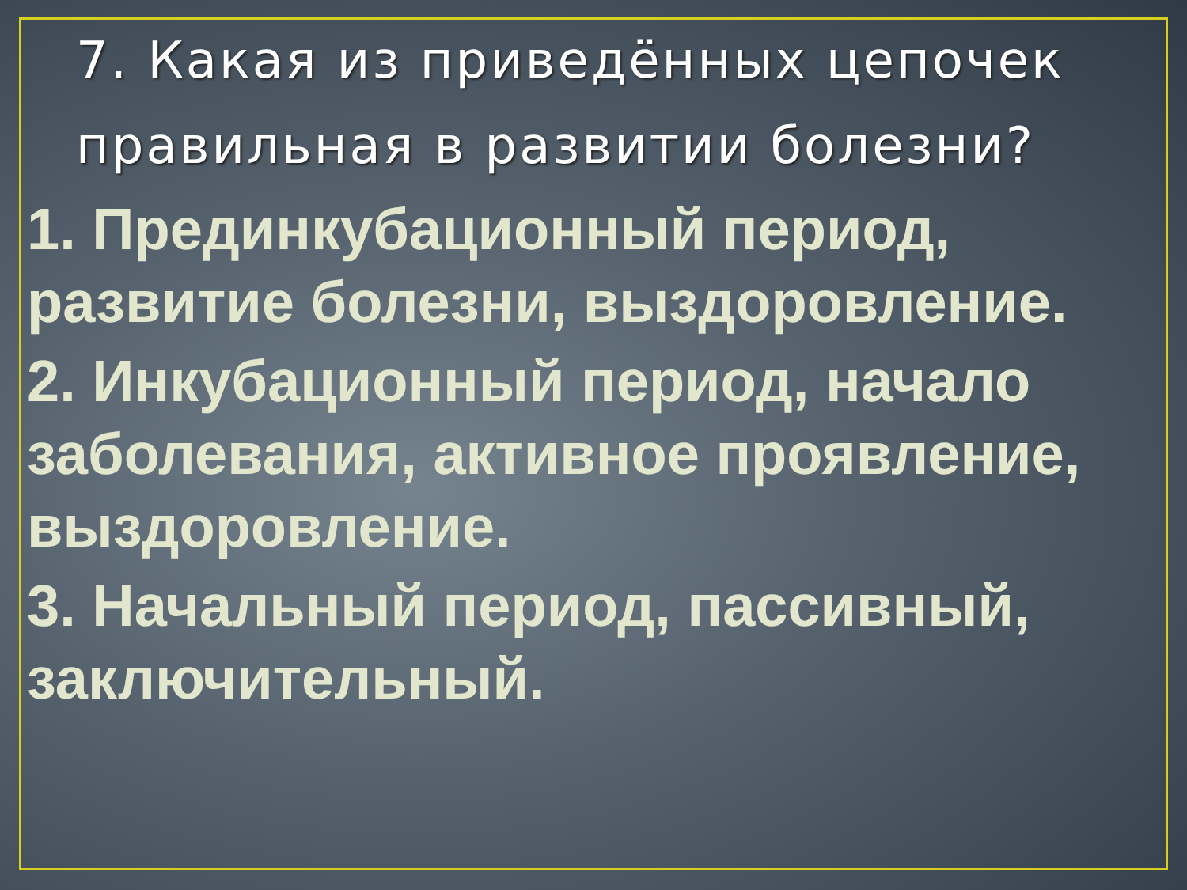7. Какая из приведённых цепочек правильная в развитии болезни?
1. Прединкубационный период, развитие болезни, выздоровление.
2. Инкубационный период, начало заболевания, активное проявление, выздоровление.
3. Начальный период, пассивный, заключительный.